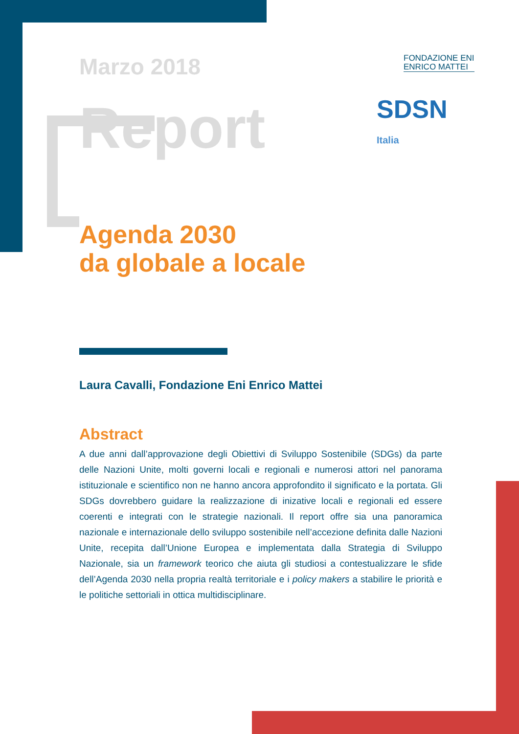FONDAZIONE ENI
ENRICO MATTEI
SDSN
Italia
Marzo 2018
Report
Agenda 2030
da globale a locale
Laura Cavalli, Fondazione Eni Enrico Mattei
Abstract
A due anni dall’approvazione degli Obiettivi di Sviluppo Sostenibile (SDGs) da parte delle Nazioni Unite, molti governi locali e regionali e numerosi attori nel panorama istituzionale e scientifico non ne hanno ancora approfondito il significato e la portata. Gli SDGs dovrebbero guidare la realizzazione di inizative locali e regionali ed essere coerenti e integrati con le strategie nazionali. Il report offre sia una panoramica nazionale e internazionale dello sviluppo sostenibile nell’accezione definita dalle Nazioni Unite, recepita dall’Unione Europea e implementata dalla Strategia di Sviluppo Nazionale, sia un framework teorico che aiuta gli studiosi a contestualizzare le sfide dell’Agenda 2030 nella propria realtà territoriale e i policy makers a stabilire le priorità e le politiche settoriali in ottica multidisciplinare.